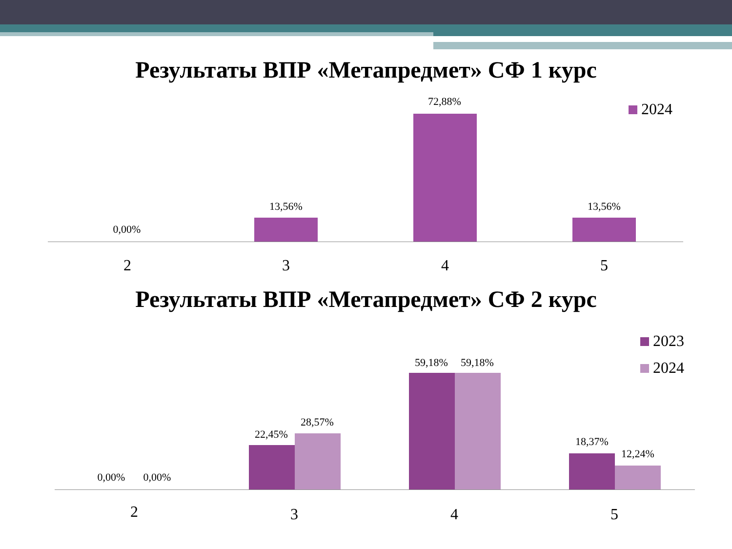Результаты ВПР «Метапредмет» СФ 1 курс
0,00%
13,56%
72,88%
13,56%
2 3 4 5
2024
Результаты ВПР «Метапредмет» СФ 2 курс
2023
2024
0,00% 0,00%
22,45%
28,57%
59,18% 59,18%
18,37%
12,24%
2 3 4 5